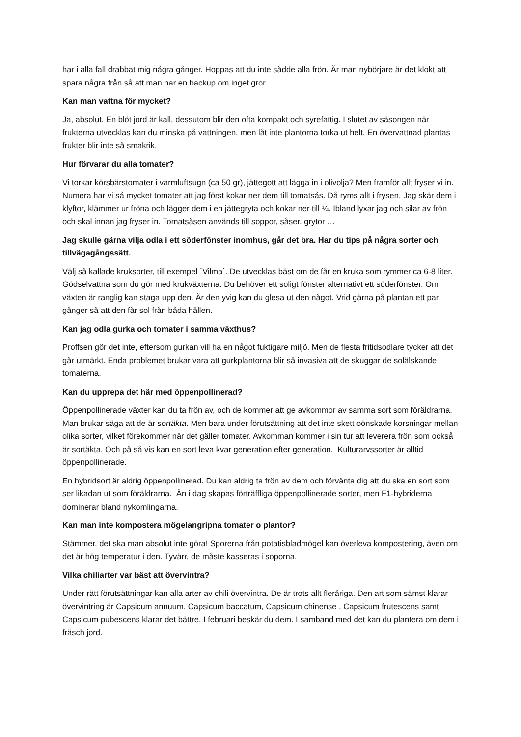har i alla fall drabbat mig några gånger. Hoppas att du inte sådde alla frön. Är man nybörjare är det klokt att spara några från så att man har en backup om inget gror.
Kan man vattna för mycket?
Ja, absolut. En blöt jord är kall, dessutom blir den ofta kompakt och syrefattig. I slutet av säsongen när frukterna utvecklas kan du minska på vattningen, men låt inte plantorna torka ut helt. En övervattnad plantas frukter blir inte så smakrik.
Hur förvarar du alla tomater?
Vi torkar körsbärstomater i varmluftsugn (ca 50 gr), jättegott att lägga in i olivolja? Men framför allt fryser vi in. Numera har vi så mycket tomater att jag först kokar ner dem till tomatsås. Då ryms allt i frysen. Jag skär dem i klyftor, klämmer ur fröna och lägger dem i en jättegryta och kokar ner till ¼. Ibland lyxar jag och silar av frön och skal innan jag fryser in. Tomatsåsen används till soppor, såser, grytor …
Jag skulle gärna vilja odla i ett söderfönster inomhus, går det bra. Har du tips på några sorter och tillvägagångssätt.
Välj så kallade kruksorter, till exempel ´Vilma´. De utvecklas bäst om de får en kruka som rymmer ca 6-8 liter. Gödselvattna som du gör med krukväxterna. Du behöver ett soligt fönster alternativt ett söderfönster. Om växten är ranglig kan staga upp den. Är den yvig kan du glesa ut den något. Vrid gärna på plantan ett par gånger så att den får sol från båda hållen.
Kan jag odla gurka och tomater i samma växthus?
Proffsen gör det inte, eftersom gurkan vill ha en något fuktigare miljö. Men de flesta fritidsodlare tycker att det går utmärkt. Enda problemet brukar vara att gurkplantorna blir så invasiva att de skuggar de solälskande tomaterna.
Kan du upprepa det här med öppenpollinerad?
Öppenpollinerade växter kan du ta frön av, och de kommer att ge avkommor av samma sort som föräldrarna. Man brukar säga att de är sortäkta. Men bara under förutsättning att det inte skett oönskade korsningar mellan olika sorter, vilket förekommer när det gäller tomater. Avkomman kommer i sin tur att leverera frön som också är sortäkta. Och på så vis kan en sort leva kvar generation efter generation. Kulturarvssorter är alltid öppenpollinerade.
En hybridsort är aldrig öppenpollinerad. Du kan aldrig ta frön av dem och förvänta dig att du ska en sort som ser likadan ut som föräldrarna. Än i dag skapas förträffliga öppenpollinerade sorter, men F1-hybriderna dominerar bland nykomlingarna.
Kan man inte kompostera mögelangripna tomater o plantor?
Stämmer, det ska man absolut inte göra! Sporerna från potatisbladmögel kan överleva kompostering, även om det är hög temperatur i den. Tyvärr, de måste kasseras i soporna.
Vilka chiliarter var bäst att övervintra?
Under rätt förutsättningar kan alla arter av chili övervintra. De är trots allt fleråriga. Den art som sämst klarar övervintring är Capsicum annuum. Capsicum baccatum, Capsicum chinense , Capsicum frutescens samt Capsicum pubescens klarar det bättre. I februari beskär du dem. I samband med det kan du plantera om dem i fräsch jord.